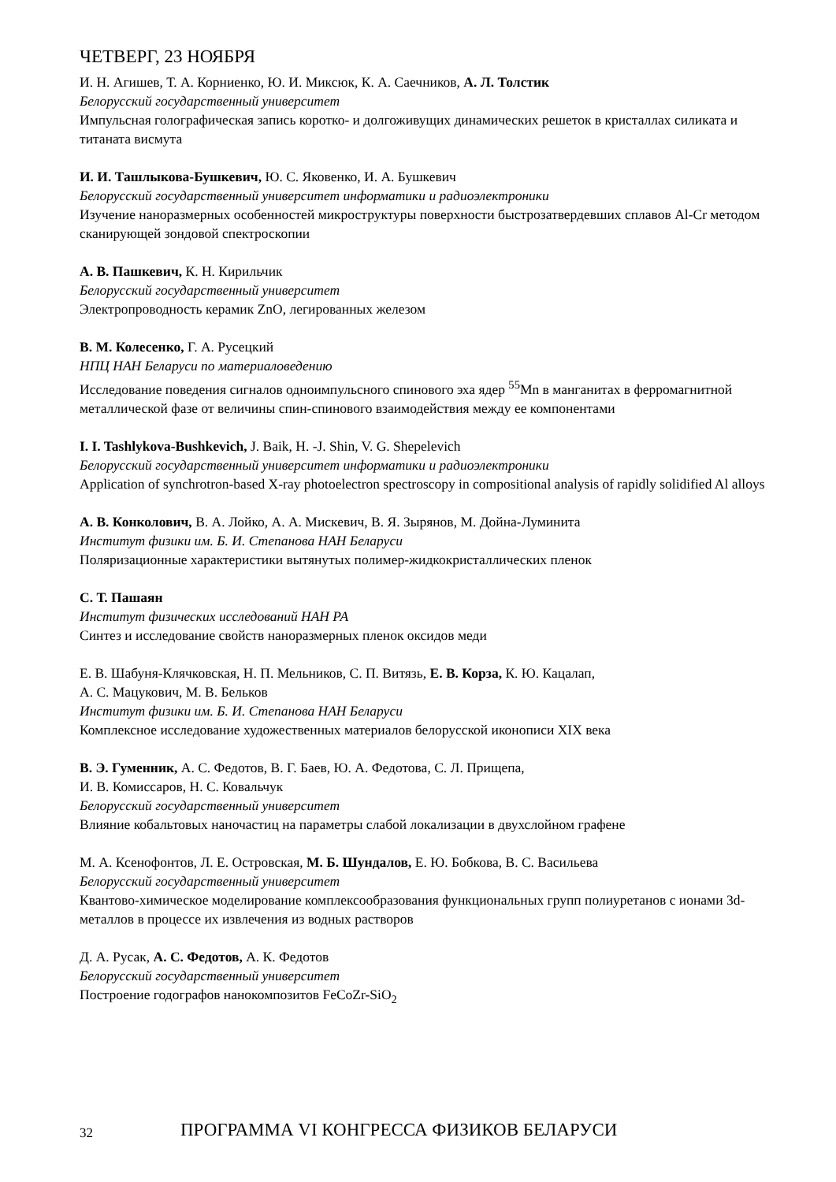ЧЕТВЕРГ, 23 НОЯБРЯ
И. Н. Агишев, Т. А. Корниенко, Ю. И. Миксюк, К. А. Саечников, А. Л. Толстик
Белорусский государственный университет
Импульсная голографическая запись коротко- и долгоживущих динамических решеток в кристаллах силиката и титаната висмута
И. И. Ташлыкова-Бушкевич, Ю. С. Яковенко, И. А. Бушкевич
Белорусский государственный университет информатики и радиоэлектроники
Изучение наноразмерных особенностей микроструктуры поверхности быстрозатвердевших сплавов Al-Cr методом сканирующей зондовой спектроскопии
А. В. Пашкевич, К. Н. Кирильчик
Белорусский государственный университет
Электропроводность керамик ZnO, легированных железом
В. М. Колесенко, Г. А. Русецкий
НПЦ НАН Беларуси по материаловедению
Исследование поведения сигналов одноимпульсного спинового эха ядер <sup>55</sup>Mn в манганитах в ферромагнитной металлической фазе от величины спин-спинового взаимодействия между ее компонентами
I. I. Tashlykova-Bushkevich, J. Baik, H. -J. Shin, V. G. Shepelevich
Белорусский государственный университет информатики и радиоэлектроники
Application of synchrotron-based X-ray photoelectron spectroscopy in compositional analysis of rapidly solidified Al alloys
А. В. Конколович, В. А. Лойко, А. А. Мискевич, В. Я. Зырянов, М. Дойна-Луминита
Институт физики им. Б. И. Степанова НАН Беларуси
Поляризационные характеристики вытянутых полимер-жидкокристаллических пленок
С. Т. Пашаян
Институт физических исследований НАН РА
Синтез и исследование свойств наноразмерных пленок оксидов меди
Е. В. Шабуня-Клячковская, Н. П. Мельников, С. П. Витязь, Е. В. Корза, К. Ю. Кацалап,
А. С. Мацукович, М. В. Бельков
Институт физики им. Б. И. Степанова НАН Беларуси
Комплексное исследование художественных материалов белорусской иконописи XIX века
В. Э. Гуменник, А. С. Федотов, В. Г. Баев, Ю. А. Федотова, С. Л. Прищепа,
И. В. Комиссаров, Н. С. Ковальчук
Белорусский государственный университет
Влияние кобальтовых наночастиц на параметры слабой локализации в двухслойном графене
М. А. Ксенофонтов, Л. Е. Островская, М. Б. Шундалов, Е. Ю. Бобкова, В. С. Васильева
Белорусский государственный университет
Квантово-химическое моделирование комплексообразования функциональных групп полиуретанов с ионами 3d-металлов в процессе их извлечения из водных растворов
Д. А. Русак, А. С. Федотов, А. К. Федотов
Белорусский государственный университет
Построение годографов нанокомпозитов FeCoZr-SiO<sub>2</sub>
32 ПРОГРАММА VI КОНГРЕССА ФИЗИКОВ БЕЛАРУСИ